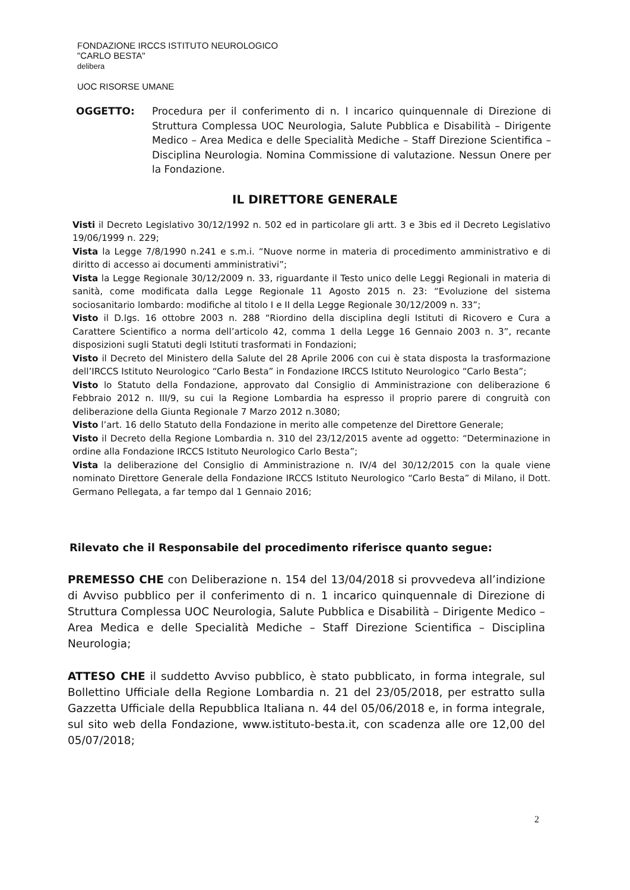FONDAZIONE IRCCS ISTITUTO NEUROLOGICO
"CARLO BESTA"
delibera
UOC RISORSE UMANE
OGGETTO: Procedura per il conferimento di n. I incarico quinquennale di Direzione di Struttura Complessa UOC Neurologia, Salute Pubblica e Disabilità – Dirigente Medico – Area Medica e delle Specialità Mediche – Staff Direzione Scientifica – Disciplina Neurologia. Nomina Commissione di valutazione. Nessun Onere per la Fondazione.
IL DIRETTORE GENERALE
Visti il Decreto Legislativo 30/12/1992 n. 502 ed in particolare gli artt. 3 e 3bis ed il Decreto Legislativo 19/06/1999 n. 229;
Vista la Legge 7/8/1990 n.241 e s.m.i. “Nuove norme in materia di procedimento amministrativo e di diritto di accesso ai documenti amministrativi”;
Vista la Legge Regionale 30/12/2009 n. 33, riguardante il Testo unico delle Leggi Regionali in materia di sanità, come modificata dalla Legge Regionale 11 Agosto 2015 n. 23: “Evoluzione del sistema sociosanitario lombardo: modifiche al titolo I e II della Legge Regionale 30/12/2009 n. 33”;
Visto il D.lgs. 16 ottobre 2003 n. 288 “Riordino della disciplina degli Istituti di Ricovero e Cura a Carattere Scientifico a norma dell’articolo 42, comma 1 della Legge 16 Gennaio 2003 n. 3”, recante disposizioni sugli Statuti degli Istituti trasformati in Fondazioni;
Visto il Decreto del Ministero della Salute del 28 Aprile 2006 con cui è stata disposta la trasformazione dell’IRCCS Istituto Neurologico “Carlo Besta” in Fondazione IRCCS Istituto Neurologico “Carlo Besta”;
Visto lo Statuto della Fondazione, approvato dal Consiglio di Amministrazione con deliberazione 6 Febbraio 2012 n. III/9, su cui la Regione Lombardia ha espresso il proprio parere di congruità con deliberazione della Giunta Regionale 7 Marzo 2012 n.3080;
Visto l’art. 16 dello Statuto della Fondazione in merito alle competenze del Direttore Generale;
Visto il Decreto della Regione Lombardia n. 310 del 23/12/2015 avente ad oggetto: “Determinazione in ordine alla Fondazione IRCCS Istituto Neurologico Carlo Besta”;
Vista la deliberazione del Consiglio di Amministrazione n. IV/4 del 30/12/2015 con la quale viene nominato Direttore Generale della Fondazione IRCCS Istituto Neurologico “Carlo Besta” di Milano, il Dott. Germano Pellegata, a far tempo dal 1 Gennaio 2016;
Rilevato che il Responsabile del procedimento riferisce quanto segue:
PREMESSO CHE con Deliberazione n. 154 del 13/04/2018 si provvedeva all’indizione di Avviso pubblico per il conferimento di n. 1 incarico quinquennale di Direzione di Struttura Complessa UOC Neurologia, Salute Pubblica e Disabilità – Dirigente Medico – Area Medica e delle Specialità Mediche – Staff Direzione Scientifica – Disciplina Neurologia;
ATTESO CHE il suddetto Avviso pubblico, è stato pubblicato, in forma integrale, sul Bollettino Ufficiale della Regione Lombardia n. 21 del 23/05/2018, per estratto sulla Gazzetta Ufficiale della Repubblica Italiana n. 44 del 05/06/2018 e, in forma integrale, sul sito web della Fondazione, www.istituto-besta.it, con scadenza alle ore 12,00 del 05/07/2018;
2